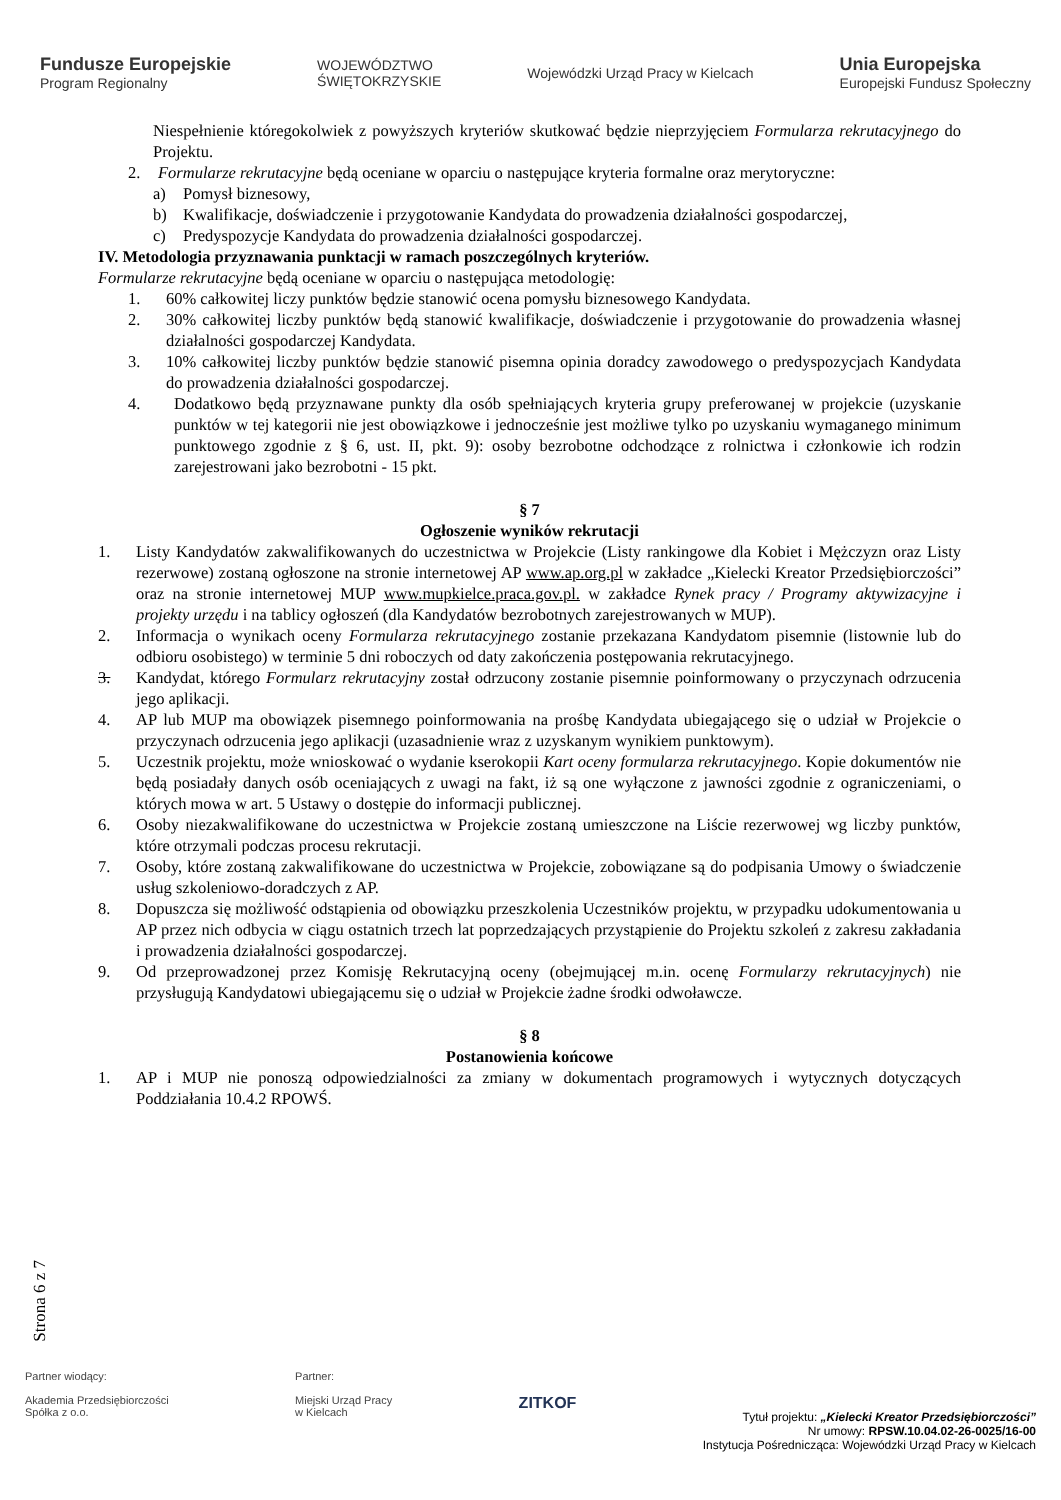Fundusze Europejskie
Program Regionalny
WOJEWÓDZTWO
ŚWIĘTOKRZYSKIE
Wojewódzki Urząd Pracy w Kielcach
Unia Europejska
Europejski Fundusz Społeczny
Niespełnienie któregokolwiek z powyższych kryteriów skutkować będzie nieprzyjęciem Formularza rekrutacyjnego do Projektu.
2. Formularze rekrutacyjne będą oceniane w oparciu o następujące kryteria formalne oraz merytoryczne:
a) Pomysł biznesowy,
b) Kwalifikacje, doświadczenie i przygotowanie Kandydata do prowadzenia działalności gospodarczej,
c) Predyspozycje Kandydata do prowadzenia działalności gospodarczej.
IV. Metodologia przyznawania punktacji w ramach poszczególnych kryteriów.
Formularze rekrutacyjne będą oceniane w oparciu o następująca metodologię:
1. 60% całkowitej liczy punktów będzie stanowić ocena pomysłu biznesowego Kandydata.
2. 30% całkowitej liczby punktów będą stanowić kwalifikacje, doświadczenie i przygotowanie do prowadzenia własnej działalności gospodarczej Kandydata.
3. 10% całkowitej liczby punktów będzie stanowić pisemna opinia doradcy zawodowego o predyspozycjach Kandydata do prowadzenia działalności gospodarczej.
4. Dodatkowo będą przyznawane punkty dla osób spełniających kryteria grupy preferowanej w projekcie (uzyskanie punktów w tej kategorii nie jest obowiązkowe i jednocześnie jest możliwe tylko po uzyskaniu wymaganego minimum punktowego zgodnie z § 6, ust. II, pkt. 9): osoby bezrobotne odchodzące z rolnictwa i członkowie ich rodzin zarejestrowani jako bezrobotni - 15 pkt.
§ 7
Ogłoszenie wyników rekrutacji
1. Listy Kandydatów zakwalifikowanych do uczestnictwa w Projekcie (Listy rankingowe dla Kobiet i Mężczyzn oraz Listy rezerwowe) zostaną ogłoszone na stronie internetowej AP www.ap.org.pl w zakładce „Kielecki Kreator Przedsiębiorczości” oraz na stronie internetowej MUP www.mupkielce.praca.gov.pl. w zakładce Rynek pracy / Programy aktywizacyjne i projekty urzędu i na tablicy ogłoszeń (dla Kandydatów bezrobotnych zarejestrowanych w MUP).
2. Informacja o wynikach oceny Formularza rekrutacyjnego zostanie przekazana Kandydatom pisemnie (listownie lub do odbioru osobistego) w terminie 5 dni roboczych od daty zakończenia postępowania rekrutacyjnego.
3. Kandydat, którego Formularz rekrutacyjny został odrzucony zostanie pisemnie poinformowany o przyczynach odrzucenia jego aplikacji.
4. AP lub MUP ma obowiązek pisemnego poinformowania na prośbę Kandydata ubiegającego się o udział w Projekcie o przyczynach odrzucenia jego aplikacji (uzasadnienie wraz z uzyskanym wynikiem punktowym).
5. Uczestnik projektu, może wnioskować o wydanie kserokopii Kart oceny formularza rekrutacyjnego. Kopie dokumentów nie będą posiadały danych osób oceniających z uwagi na fakt, iż są one wyłączone z jawności zgodnie z ograniczeniami, o których mowa w art. 5 Ustawy o dostępie do informacji publicznej.
6. Osoby niezakwalifikowane do uczestnictwa w Projekcie zostaną umieszczone na Liście rezerwowej wg liczby punktów, które otrzymali podczas procesu rekrutacji.
7. Osoby, które zostaną zakwalifikowane do uczestnictwa w Projekcie, zobowiązane są do podpisania Umowy o świadczenie usług szkoleniowo-doradczych z AP.
8. Dopuszcza się możliwość odstąpienia od obowiązku przeszkolenia Uczestników projektu, w przypadku udokumentowania u AP przez nich odbycia w ciągu ostatnich trzech lat poprzedzających przystąpienie do Projektu szkoleń z zakresu zakładania i prowadzenia działalności gospodarczej.
9. Od przeprowadzonej przez Komisję Rekrutacyjną oceny (obejmującej m.in. ocenę Formularzy rekrutacyjnych) nie przysługują Kandydatowi ubiegającemu się o udział w Projekcie żadne środki odwoławcze.
§ 8
Postanowienia końcowe
1. AP i MUP nie ponoszą odpowiedzialności za zmiany w dokumentach programowych i wytycznych dotyczących Poddziałania 10.4.2 RPOWŚ.
Strona 6 z 7
Partner wiodący:
Akademia Przedsiębiorczości
Spółka z o.o.
Partner:
Miejski Urząd Pracy
w Kielcach
ZITKOF
Tytuł projektu: „Kielecki Kreator Przedsiębiorczości”
Nr umowy: RPSW.10.04.02-26-0025/16-00
Instytucja Pośrednicząca: Wojewódzki Urząd Pracy w Kielcach